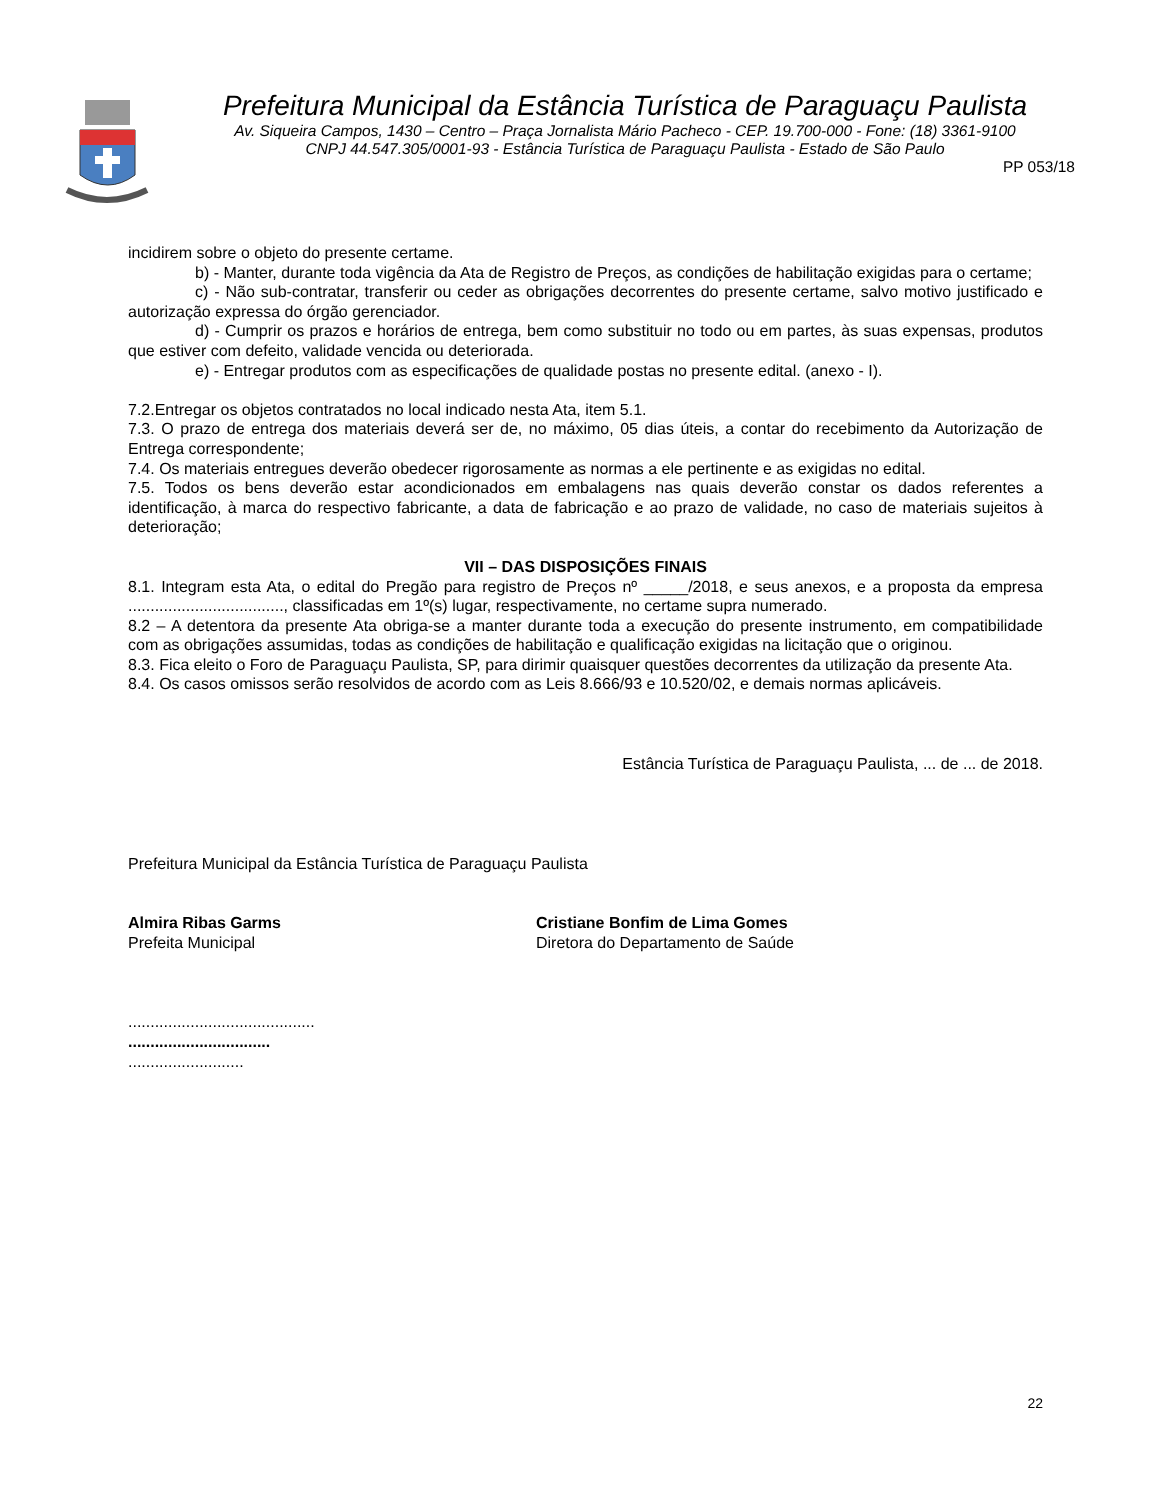Prefeitura Municipal da Estância Turística de Paraguaçu Paulista
Av. Siqueira Campos, 1430 – Centro – Praça Jornalista Mário Pacheco - CEP. 19.700-000 - Fone: (18) 3361-9100
CNPJ 44.547.305/0001-93 - Estância Turística de Paraguaçu Paulista - Estado de São Paulo
PP 053/18
incidirem sobre o objeto do presente certame.
b) - Manter, durante toda vigência da Ata de Registro de Preços, as condições de habilitação exigidas para o certame;
c) - Não sub-contratar, transferir ou ceder as obrigações decorrentes do presente certame, salvo motivo justificado e autorização expressa do órgão gerenciador.
d) - Cumprir os prazos e horários de entrega, bem como substituir no todo ou em partes, às suas expensas, produtos que estiver com defeito, validade vencida ou deteriorada.
e) - Entregar produtos com as especificações de qualidade postas no presente edital. (anexo - I).
7.2.Entregar os objetos contratados no local indicado nesta Ata, item 5.1.
7.3. O prazo de entrega dos materiais deverá ser de, no máximo, 05 dias úteis, a contar do recebimento da Autorização de Entrega correspondente;
7.4. Os materiais entregues deverão obedecer rigorosamente as normas a ele pertinente e as exigidas no edital.
7.5. Todos os bens deverão estar acondicionados em embalagens nas quais deverão constar os dados referentes a identificação, à marca do respectivo fabricante, a data de fabricação e ao prazo de validade, no caso de materiais sujeitos à deterioração;
VII – DAS DISPOSIÇÕES FINAIS
8.1. Integram esta Ata, o edital do Pregão para registro de Preços nº _____/2018, e seus anexos, e a proposta da empresa ..................................., classificadas em 1º(s) lugar, respectivamente, no certame supra numerado.
8.2 – A detentora da presente Ata obriga-se a manter durante toda a execução do presente instrumento, em compatibilidade com as obrigações assumidas, todas as condições de habilitação e qualificação exigidas na licitação que o originou.
8.3. Fica eleito o Foro de Paraguaçu Paulista, SP, para dirimir quaisquer questões decorrentes da utilização da presente Ata.
8.4. Os casos omissos serão resolvidos de acordo com as Leis 8.666/93 e 10.520/02, e demais normas aplicáveis.
Estância Turística de Paraguaçu Paulista, ... de ... de 2018.
Prefeitura Municipal da Estância Turística de Paraguaçu Paulista
Almira Ribas Garms
Prefeita Municipal
Cristiane Bonfim de Lima Gomes
Diretora do Departamento de Saúde
..........................................
................................
..........................
22